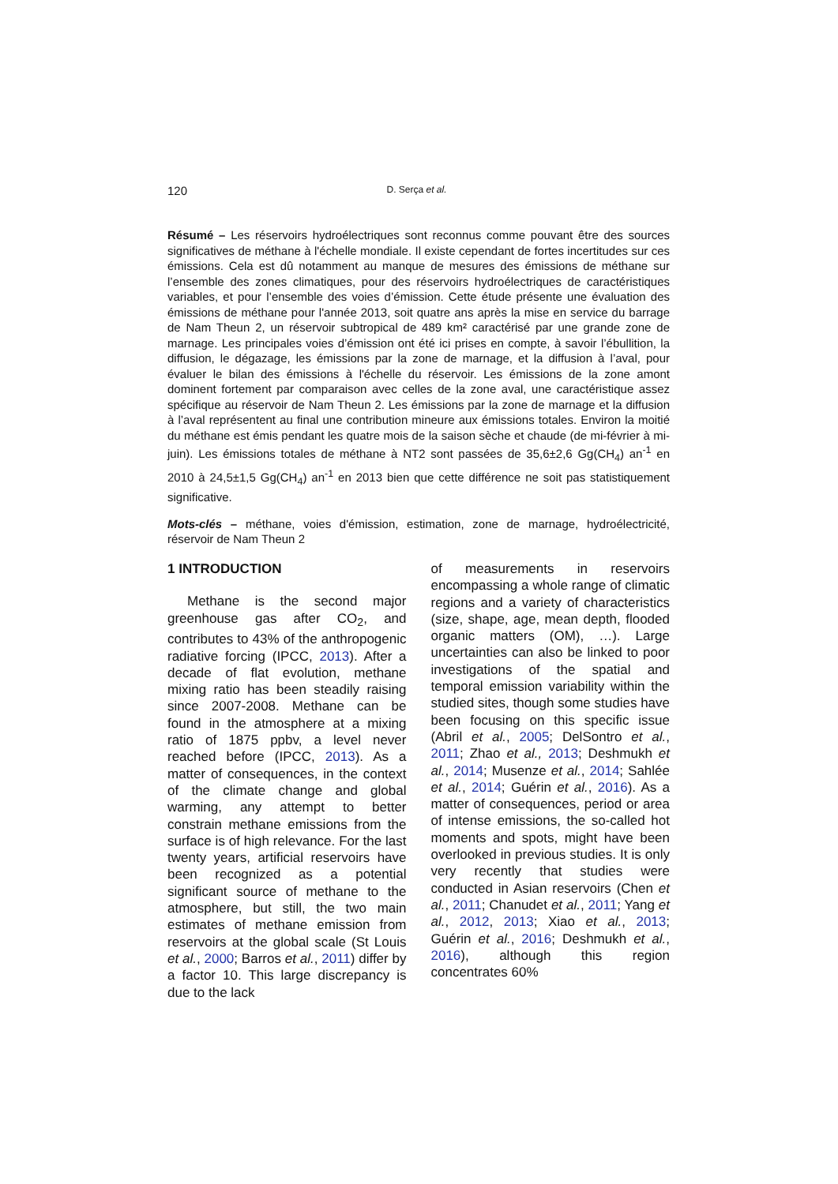120 D. Serça et al.
Résumé – Les réservoirs hydroélectriques sont reconnus comme pouvant être des sources significatives de méthane à l'échelle mondiale. Il existe cependant de fortes incertitudes sur ces émissions. Cela est dû notamment au manque de mesures des émissions de méthane sur l’ensemble des zones climatiques, pour des réservoirs hydroélectriques de caractéristiques variables, et pour l’ensemble des voies d’émission. Cette étude présente une évaluation des émissions de méthane pour l'année 2013, soit quatre ans après la mise en service du barrage de Nam Theun 2, un réservoir subtropical de 489 km² caractérisé par une grande zone de marnage. Les principales voies d’émission ont été ici prises en compte, à savoir l’ébullition, la diffusion, le dégazage, les émissions par la zone de marnage, et la diffusion à l’aval, pour évaluer le bilan des émissions à l'échelle du réservoir. Les émissions de la zone amont dominent fortement par comparaison avec celles de la zone aval, une caractéristique assez spécifique au réservoir de Nam Theun 2. Les émissions par la zone de marnage et la diffusion à l’aval représentent au final une contribution mineure aux émissions totales. Environ la moitié du méthane est émis pendant les quatre mois de la saison sèche et chaude (de mi-février à mi-juin). Les émissions totales de méthane à NT2 sont passées de 35,6±2,6 Gg(CH<sub>4</sub>) an<sup>-1</sup> en 2010 à 24,5±1,5 Gg(CH<sub>4</sub>) an<sup>-1</sup> en 2013 bien que cette différence ne soit pas statistiquement significative.
Mots-clés – méthane, voies d'émission, estimation, zone de marnage, hydroélectricité, réservoir de Nam Theun 2
1 INTRODUCTION
Methane is the second major greenhouse gas after CO<sub>2</sub>, and contributes to 43% of the anthropogenic radiative forcing (IPCC, 2013). After a decade of flat evolution, methane mixing ratio has been steadily raising since 2007-2008. Methane can be found in the atmosphere at a mixing ratio of 1875 ppbv, a level never reached before (IPCC, 2013). As a matter of consequences, in the context of the climate change and global warming, any attempt to better constrain methane emissions from the surface is of high relevance. For the last twenty years, artificial reservoirs have been recognized as a potential significant source of methane to the atmosphere, but still, the two main estimates of methane emission from reservoirs at the global scale (St Louis et al., 2000; Barros et al., 2011) differ by a factor 10. This large discrepancy is due to the lack
of measurements in reservoirs encompassing a whole range of climatic regions and a variety of characteristics (size, shape, age, mean depth, flooded organic matters (OM), …). Large uncertainties can also be linked to poor investigations of the spatial and temporal emission variability within the studied sites, though some studies have been focusing on this specific issue (Abril et al., 2005; DelSontro et al., 2011; Zhao et al., 2013; Deshmukh et al., 2014; Musenze et al., 2014; Sahlée et al., 2014; Guérin et al., 2016). As a matter of consequences, period or area of intense emissions, the so-called hot moments and spots, might have been overlooked in previous studies. It is only very recently that studies were conducted in Asian reservoirs (Chen et al., 2011; Chanudet et al., 2011; Yang et al., 2012, 2013; Xiao et al., 2013; Guérin et al., 2016; Deshmukh et al., 2016), although this region concentrates 60%